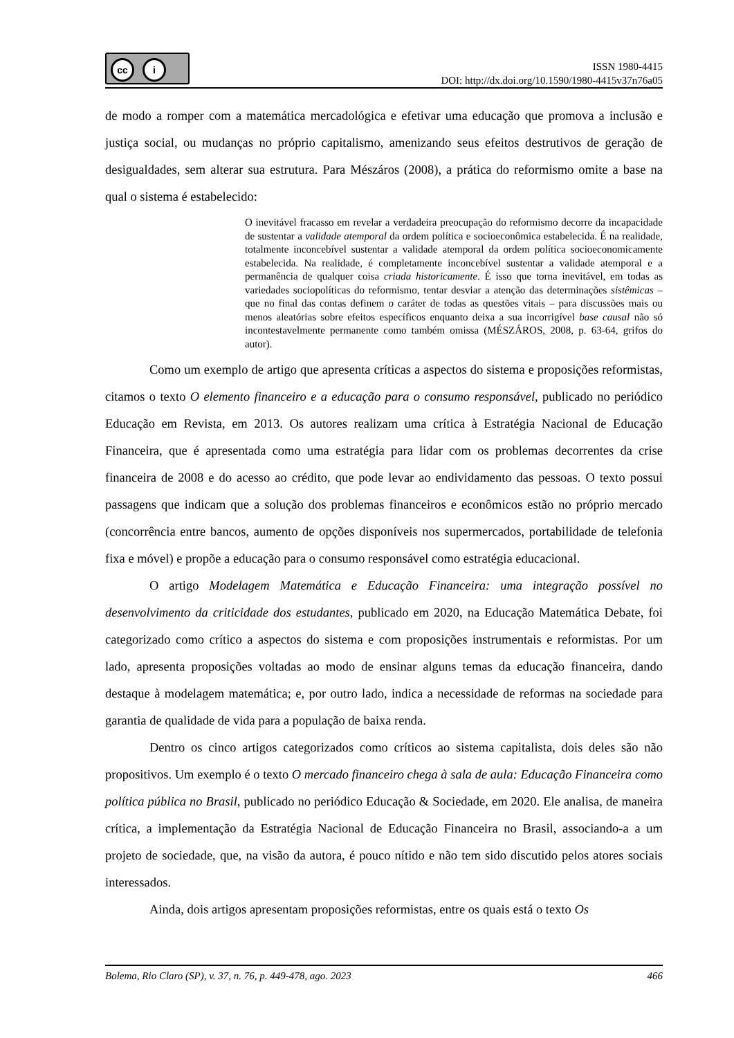cc i
ISSN 1980-4415
DOI: http://dx.doi.org/10.1590/1980-4415v37n76a05
de modo a romper com a matemática mercadológica e efetivar uma educação que promova a inclusão e justiça social, ou mudanças no próprio capitalismo, amenizando seus efeitos destrutivos de geração de desigualdades, sem alterar sua estrutura. Para Mészáros (2008), a prática do reformismo omite a base na qual o sistema é estabelecido:
O inevitável fracasso em revelar a verdadeira preocupação do reformismo decorre da incapacidade de sustentar a validade atemporal da ordem política e socioeconômica estabelecida. É na realidade, totalmente inconcebível sustentar a validade atemporal da ordem política socioeconomicamente estabelecida. Na realidade, é completamente inconcebível sustentar a validade atemporal e a permanência de qualquer coisa criada historicamente. É isso que torna inevitável, em todas as variedades sociopolíticas do reformismo, tentar desviar a atenção das determinações sistêmicas – que no final das contas definem o caráter de todas as questões vitais – para discussões mais ou menos aleatórias sobre efeitos específicos enquanto deixa a sua incorrigível base causal não só incontestavelmente permanente como também omissa (MÉSZÁROS, 2008, p. 63-64, grifos do autor).
Como um exemplo de artigo que apresenta críticas a aspectos do sistema e proposições reformistas, citamos o texto O elemento financeiro e a educação para o consumo responsável, publicado no periódico Educação em Revista, em 2013. Os autores realizam uma crítica à Estratégia Nacional de Educação Financeira, que é apresentada como uma estratégia para lidar com os problemas decorrentes da crise financeira de 2008 e do acesso ao crédito, que pode levar ao endividamento das pessoas. O texto possui passagens que indicam que a solução dos problemas financeiros e econômicos estão no próprio mercado (concorrência entre bancos, aumento de opções disponíveis nos supermercados, portabilidade de telefonia fixa e móvel) e propõe a educação para o consumo responsável como estratégia educacional.
O artigo Modelagem Matemática e Educação Financeira: uma integração possível no desenvolvimento da criticidade dos estudantes, publicado em 2020, na Educação Matemática Debate, foi categorizado como crítico a aspectos do sistema e com proposições instrumentais e reformistas. Por um lado, apresenta proposições voltadas ao modo de ensinar alguns temas da educação financeira, dando destaque à modelagem matemática; e, por outro lado, indica a necessidade de reformas na sociedade para garantia de qualidade de vida para a população de baixa renda.
Dentro os cinco artigos categorizados como críticos ao sistema capitalista, dois deles são não propositivos. Um exemplo é o texto O mercado financeiro chega à sala de aula: Educação Financeira como política pública no Brasil, publicado no periódico Educação & Sociedade, em 2020. Ele analisa, de maneira crítica, a implementação da Estratégia Nacional de Educação Financeira no Brasil, associando-a a um projeto de sociedade, que, na visão da autora, é pouco nítido e não tem sido discutido pelos atores sociais interessados.
Ainda, dois artigos apresentam proposições reformistas, entre os quais está o texto Os
Bolema, Rio Claro (SP), v. 37, n. 76, p. 449-478, ago. 2023 466